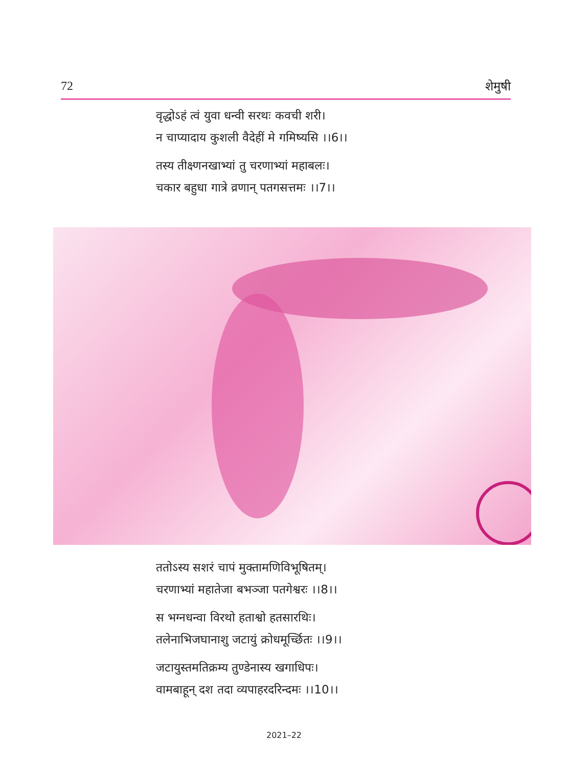72 शेमुषी
वृद्धोऽहं त्वं युवा धन्वी सरथः कवची शरी।
न चाप्यादाय कुशली वैदेहीं मे गमिष्यसि ।।6।।
तस्य तीक्ष्णनखाभ्यां तु चरणाभ्यां महाबलः।
चकार बहुधा गात्रे व्रणान् पतगसत्तमः ।।7।।
ततोऽस्य सशरं चापं मुक्तामणिविभूषितम्।
चरणाभ्यां महातेजा बभञ्जा पतगेश्वरः ।।8।।
स भग्नधन्वा विरथो हताश्वो हतसारथिः।
तलेनाभिजघानाशु जटायुं क्रोधमूर्च्छितः ।।9।।
जटायुस्तमतिक्रम्य तुण्डेनास्य खगाधिपः।
वामबाहून् दश तदा व्यपाहरदरिन्दमः ।।10।।
2021–22